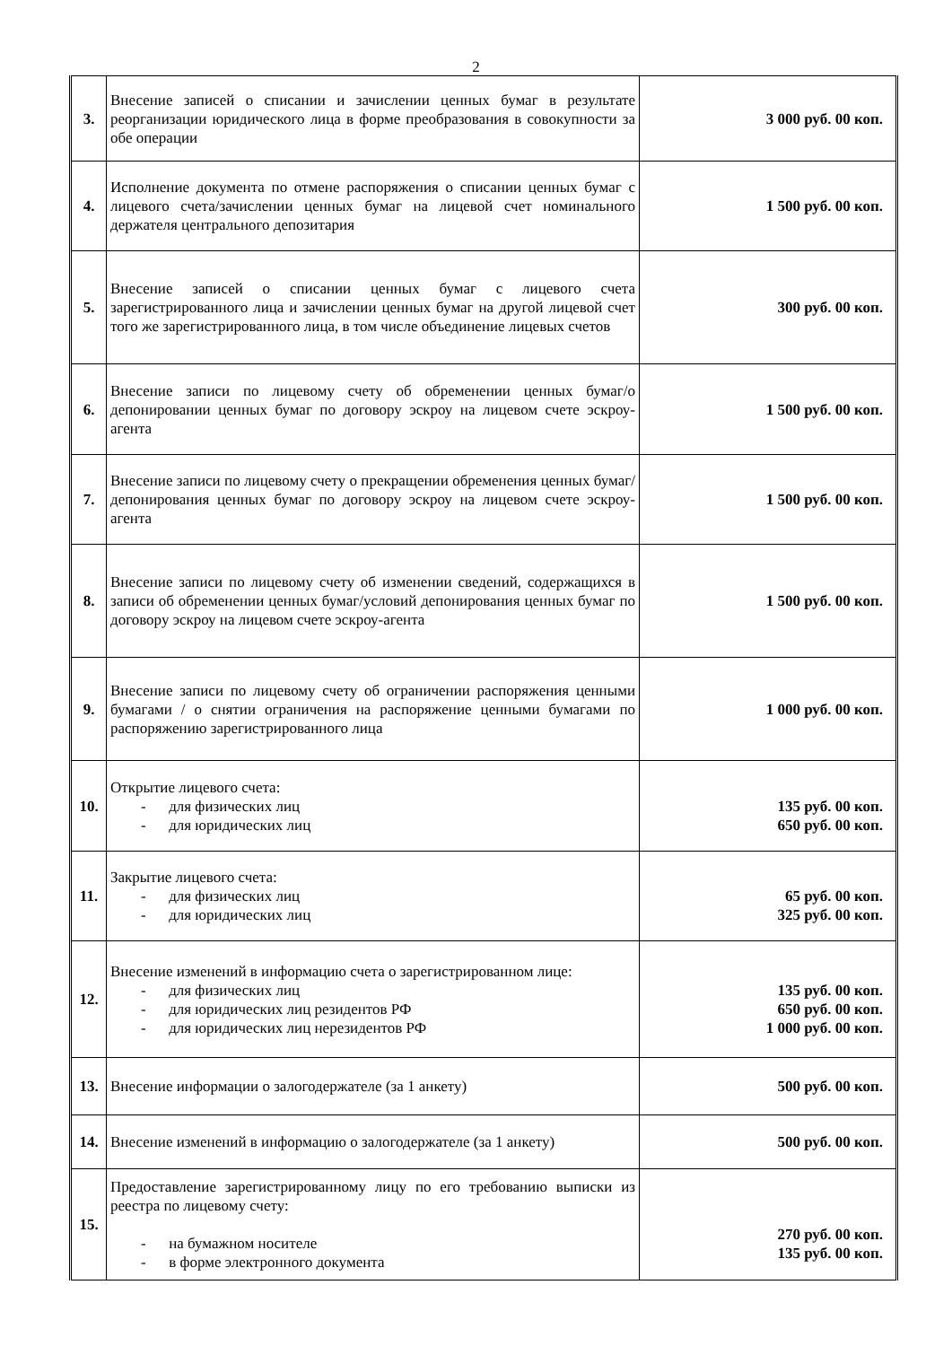2
| 3. | Внесение записей о списании и зачислении ценных бумаг в результате реорганизации юридического лица в форме преобразования в совокупности за обе операции | 3 000 руб. 00 коп. |
| 4. | Исполнение документа по отмене распоряжения о списании ценных бумаг с лицевого счета/зачислении ценных бумаг на лицевой счет номинального держателя центрального депозитария | 1 500 руб. 00 коп. |
| 5. | Внесение записей о списании ценных бумаг с лицевого счета зарегистрированного лица и зачислении ценных бумаг на другой лицевой счет того же зарегистрированного лица, в том числе объединение лицевых счетов | 300 руб. 00 коп. |
| 6. | Внесение записи по лицевому счету об обременении ценных бумаг/о депонировании ценных бумаг по договору эскроу на лицевом счете эскроу-агента | 1 500 руб. 00 коп. |
| 7. | Внесение записи по лицевому счету о прекращении обременения ценных бумаг/депонирования ценных бумаг по договору эскроу на лицевом счете эскроу-агента | 1 500 руб. 00 коп. |
| 8. | Внесение записи по лицевому счету об изменении сведений, содержащихся в записи об обременении ценных бумаг/условий депонирования ценных бумаг по договору эскроу на лицевом счете эскроу-агента | 1 500 руб. 00 коп. |
| 9. | Внесение записи по лицевому счету об ограничении распоряжения ценными бумагами / о снятии ограничения на распоряжение ценными бумагами по распоряжению зарегистрированного лица | 1 000 руб. 00 коп. |
| 10. | Открытие лицевого счета: - для физических лиц - для юридических лиц | 135 руб. 00 коп. 650 руб. 00 коп. |
| 11. | Закрытие лицевого счета: - для физических лиц - для юридических лиц | 65 руб. 00 коп. 325 руб. 00 коп. |
| 12. | Внесение изменений в информацию счета о зарегистрированном лице: - для физических лиц - для юридических лиц резидентов РФ - для юридических лиц нерезидентов РФ | 135 руб. 00 коп. 650 руб. 00 коп. 1 000 руб. 00 коп. |
| 13. | Внесение информации о залогодержателе (за 1 анкету) | 500 руб. 00 коп. |
| 14. | Внесение изменений в информацию о залогодержателе (за 1 анкету) | 500 руб. 00 коп. |
| 15. | Предоставление зарегистрированному лицу по его требованию выписки из реестра по лицевому счету: - на бумажном носителе - в форме электронного документа | 270 руб. 00 коп. 135 руб. 00 коп. |